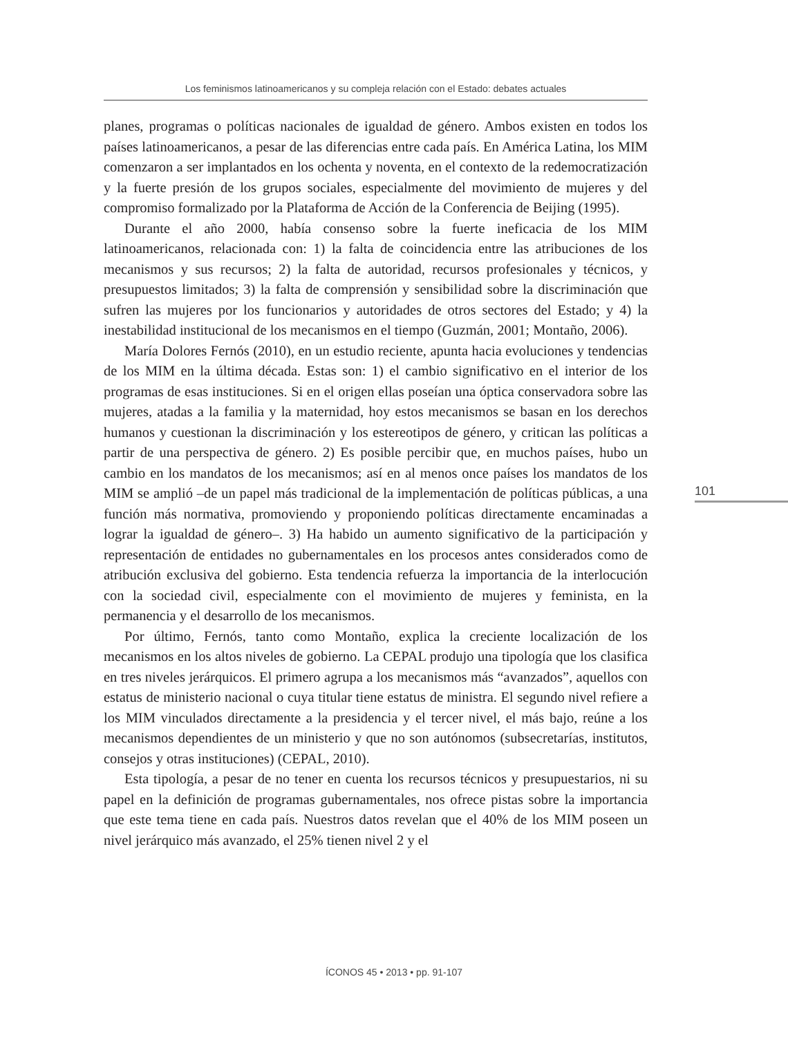Los feminismos latinoamericanos y su compleja relación con el Estado: debates actuales
planes, programas o políticas nacionales de igualdad de género. Ambos existen en todos los países latinoamericanos, a pesar de las diferencias entre cada país. En América Latina, los MIM comenzaron a ser implantados en los ochenta y noventa, en el contexto de la redemocratización y la fuerte presión de los grupos sociales, especialmente del movimiento de mujeres y del compromiso formalizado por la Plataforma de Acción de la Conferencia de Beijing (1995).
Durante el año 2000, había consenso sobre la fuerte ineficacia de los MIM latinoamericanos, relacionada con: 1) la falta de coincidencia entre las atribuciones de los mecanismos y sus recursos; 2) la falta de autoridad, recursos profesionales y técnicos, y presupuestos limitados; 3) la falta de comprensión y sensibilidad sobre la discriminación que sufren las mujeres por los funcionarios y autoridades de otros sectores del Estado; y 4) la inestabilidad institucional de los mecanismos en el tiempo (Guzmán, 2001; Montaño, 2006).
María Dolores Fernós (2010), en un estudio reciente, apunta hacia evoluciones y tendencias de los MIM en la última década. Estas son: 1) el cambio significativo en el interior de los programas de esas instituciones. Si en el origen ellas poseían una óptica conservadora sobre las mujeres, atadas a la familia y la maternidad, hoy estos mecanismos se basan en los derechos humanos y cuestionan la discriminación y los estereotipos de género, y critican las políticas a partir de una perspectiva de género. 2) Es posible percibir que, en muchos países, hubo un cambio en los mandatos de los mecanismos; así en al menos once países los mandatos de los MIM se amplió –de un papel más tradicional de la implementación de políticas públicas, a una función más normativa, promoviendo y proponiendo políticas directamente encaminadas a lograr la igualdad de género–. 3) Ha habido un aumento significativo de la participación y representación de entidades no gubernamentales en los procesos antes considerados como de atribución exclusiva del gobierno. Esta tendencia refuerza la importancia de la interlocución con la sociedad civil, especialmente con el movimiento de mujeres y feminista, en la permanencia y el desarrollo de los mecanismos.
Por último, Fernós, tanto como Montaño, explica la creciente localización de los mecanismos en los altos niveles de gobierno. La CEPAL produjo una tipología que los clasifica en tres niveles jerárquicos. El primero agrupa a los mecanismos más “avanzados”, aquellos con estatus de ministerio nacional o cuya titular tiene estatus de ministra. El segundo nivel refiere a los MIM vinculados directamente a la presidencia y el tercer nivel, el más bajo, reúne a los mecanismos dependientes de un ministerio y que no son autónomos (subsecretarías, institutos, consejos y otras instituciones) (CEPAL, 2010).
Esta tipología, a pesar de no tener en cuenta los recursos técnicos y presupuestarios, ni su papel en la definición de programas gubernamentales, nos ofrece pistas sobre la importancia que este tema tiene en cada país. Nuestros datos revelan que el 40% de los MIM poseen un nivel jerárquico más avanzado, el 25% tienen nivel 2 y el
101
ÍCONOS 45 • 2013 • pp. 91-107